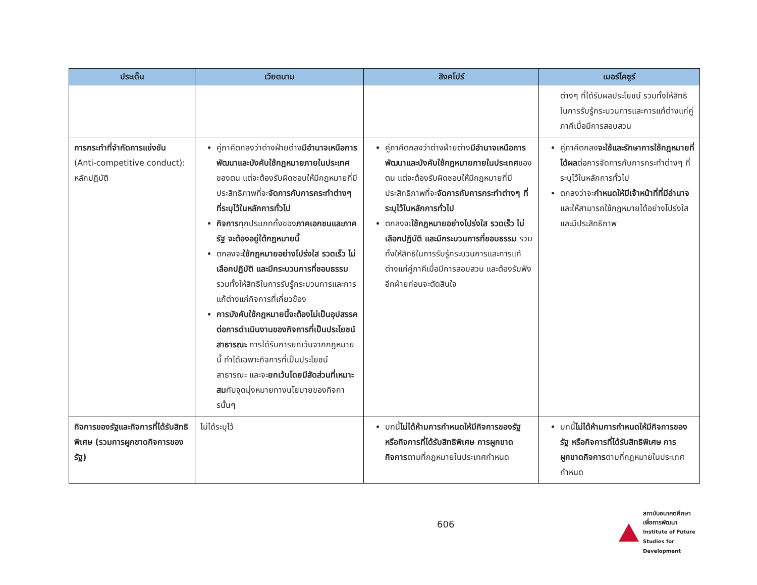| ประเด็น | เวียดนาม | สิงคโปร์ | เมอร์โคซูร์ |
| --- | --- | --- | --- |
| | | | ต่างๆ ที่ได้รับผลประโยชน์ รวมทั้งให้สิทธิในการรับรู้กระบวนการและการแก้ต่างแก่คู่ภาคีเมื่อมีการสอบสวน |
| การกระทำที่จำกัดการแข่งขัน (Anti-competitive conduct): หลักปฏิบัติ | คู่ภาคีตกลงว่าต่างฝ่ายต่าง มีอำนาจเหนือการพัฒนาและบังคับใช้กฎหมายภายในประเทศ ของตน แต่จะต้องรับผิดชอบให้มีกฎหมายที่มีประสิทธิภาพที่จะ จัดการกับการกระทำต่างๆ ที่ระบุไว้ในหลักการทั่วไป กิจการ ทุกประเภททั้งของ ภาคเอกชนและภาครัฐ จะต้องอยู่ใต้กฎหมายนี้ ตกลงจะ ใช้กฎหมายอย่างโปร่งใส รวดเร็ว ไม่เลือกปฏิบัติ และมีกระบวนการที่ชอบธรรม รวมทั้งให้สิทธิในการรับรู้กระบวนการและการแก้ต่างแก่กิจการที่เกี่ยวข้อง การบังคับใช้กฎหมายนี้จะต้องไม่เป็นอุปสรรคต่อการดำเนินงานของกิจการที่เป็นประโยชน์สาธารณะ การได้รับการยกเว้นจากกฎหมายนี้ ทำได้เฉพาะกิจการที่เป็นประโยชน์สาธารณะ และจะ ยกเว้นโดยมีสัดส่วนที่เหมาะสม กับจุดมุ่งหมายทางนโยบายของกิจการนั้นๆ | คู่ภาคีตกลงว่าต่างฝ่ายต่าง มีอำนาจเหนือการพัฒนาและบังคับใช้กฎหมายภายในประเทศ ของตน แต่จะต้องรับผิดชอบให้มีกฎหมายที่มีประสิทธิภาพที่จะ จัดการกับการกระทำต่างๆ ที่ระบุไว้ในหลักการทั่วไป ตกลงจะ ใช้กฎหมายอย่างโปร่งใส รวดเร็ว ไม่เลือกปฏิบัติ และมีกระบวนการที่ชอบธรรม รวมทั้งให้สิทธิในการรับรู้กระบวนการและการแก้ต่างแก่คู่ภาคีเมื่อมีการสอบสวน และต้องรับฟังอีกฝ่ายก่อนจะตัดสินใจ | คู่ภาคีตกลง จะใช้และรักษาการใช้กฎหมายที่ได้ผล ต่อการจัดการกับการกระทำต่างๆ ที่ระบุไว้ในหลักการทั่วไป ตกลงว่าจะ กำหนดให้มีเจ้าหน้าที่ที่มีอำนาจ และให้สามารถใช้กฎหมายได้อย่างโปร่งใสและมีประสิทธิภาพ |
| กิจการของรัฐและกิจการที่ได้รับสิทธิพิเศษ (รวมการผูกขาดกิจการของรัฐ) | ไม่ได้ระบุไว้ | บทนี้ ไม่ได้ห้ามการกำหนดให้มีกิจการของรัฐ หรือกิจการที่ได้รับสิทธิพิเศษ การผูกขาดกิจการ ตามที่กฎหมายในประเทศกำหนด | บทนี้ ไม่ได้ห้ามการกำหนดให้มีกิจการของรัฐ หรือกิจการที่ได้รับสิทธิพิเศษ การผูกขาดกิจการ ตามที่กฎหมายในประเทศกำหนด |
606
สถาบันอนาคตศึกษาเพื่อการพัฒนา
Institute of Future Studies for Development